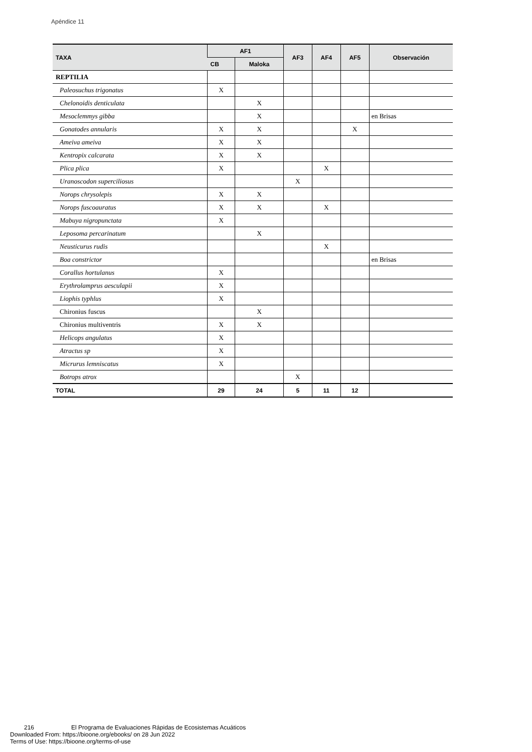Apéndice 11
| TAXA | AF1 | | AF3 | AF4 | AF5 | Observación |
| --- | --- | --- | --- | --- | --- | --- |
| | CB | Maloka | | | | |
| REPTILIA | | | | | | |
| Paleosuchus trigonatus | X | | | | | |
| Chelonoidis denticulata | | X | | | | |
| Mesoclemmys gibba | | X | | | | en Brisas |
| Gonatodes annularis | X | X | | | X | |
| Ameiva ameiva | X | X | | | | |
| Kentropix calcarata | X | X | | | | |
| Plica plica | X | | | X | | |
| Uranoscodon superciliosus | | | X | | | |
| Norops chrysolepis | X | X | | | | |
| Norops fuscoauratus | X | X | | X | | |
| Mabuya nigropunctata | X | | | | | |
| Leposoma percarinatum | | X | | | | |
| Neusticurus rudis | | | | X | | |
| Boa constrictor | | | | | | en Brisas |
| Corallus hortulanus | X | | | | | |
| Erythrolamprus aesculapii | X | | | | | |
| Liophis typhlus | X | | | | | |
| Chironius fuscus | | X | | | | |
| Chironius multiventris | X | X | | | | |
| Helicops angulatus | X | | | | | |
| Atractus sp | X | | | | | |
| Micrurus lemniscatus | X | | | | | |
| Botrops atrox | | | X | | | |
| TOTAL | 29 | 24 | 5 | 11 | 12 | |
216 El Programa de Evaluaciones Rápidas de Ecosistemas Acuáticos
Downloaded From: https://bioone.org/ebooks/ on 28 Jun 2022
Terms of Use: https://bioone.org/terms-of-use